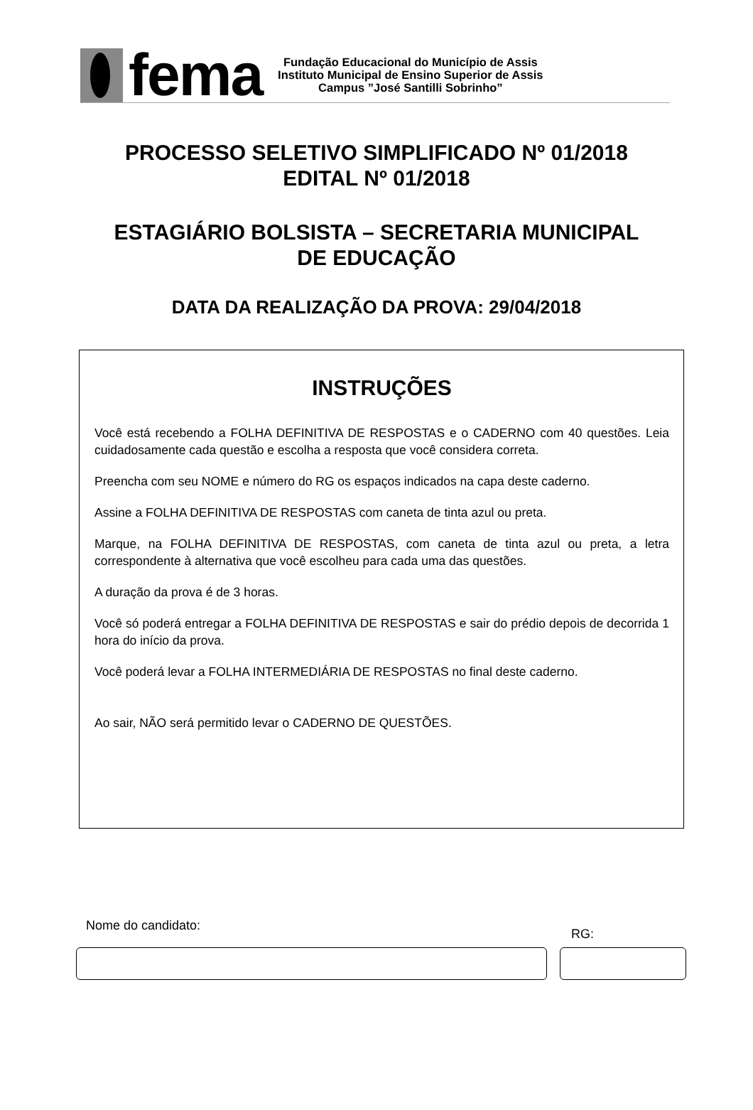fema
Fundação Educacional do Município de Assis
Instituto Municipal de Ensino Superior de Assis
Campus ”José Santilli Sobrinho”
PROCESSO SELETIVO SIMPLIFICADO Nº 01/2018
EDITAL Nº 01/2018
ESTAGIÁRIO BOLSISTA – SECRETARIA MUNICIPAL
DE EDUCAÇÃO
DATA DA REALIZAÇÃO DA PROVA: 29/04/2018
INSTRUÇÕES
Você está recebendo a FOLHA DEFINITIVA DE RESPOSTAS e o CADERNO com 40 questões. Leia cuidadosamente cada questão e escolha a resposta que você considera correta.
Preencha com seu NOME e número do RG os espaços indicados na capa deste caderno.
Assine a FOLHA DEFINITIVA DE RESPOSTAS com caneta de tinta azul ou preta.
Marque, na FOLHA DEFINITIVA DE RESPOSTAS, com caneta de tinta azul ou preta, a letra correspondente à alternativa que você escolheu para cada uma das questões.
A duração da prova é de 3 horas.
Você só poderá entregar a FOLHA DEFINITIVA DE RESPOSTAS e sair do prédio depois de decorrida 1 hora do início da prova.
Você poderá levar a FOLHA INTERMEDIÁRIA DE RESPOSTAS no final deste caderno.
Ao sair, NÃO será permitido levar o CADERNO DE QUESTÕES.
Nome do candidato:
RG: